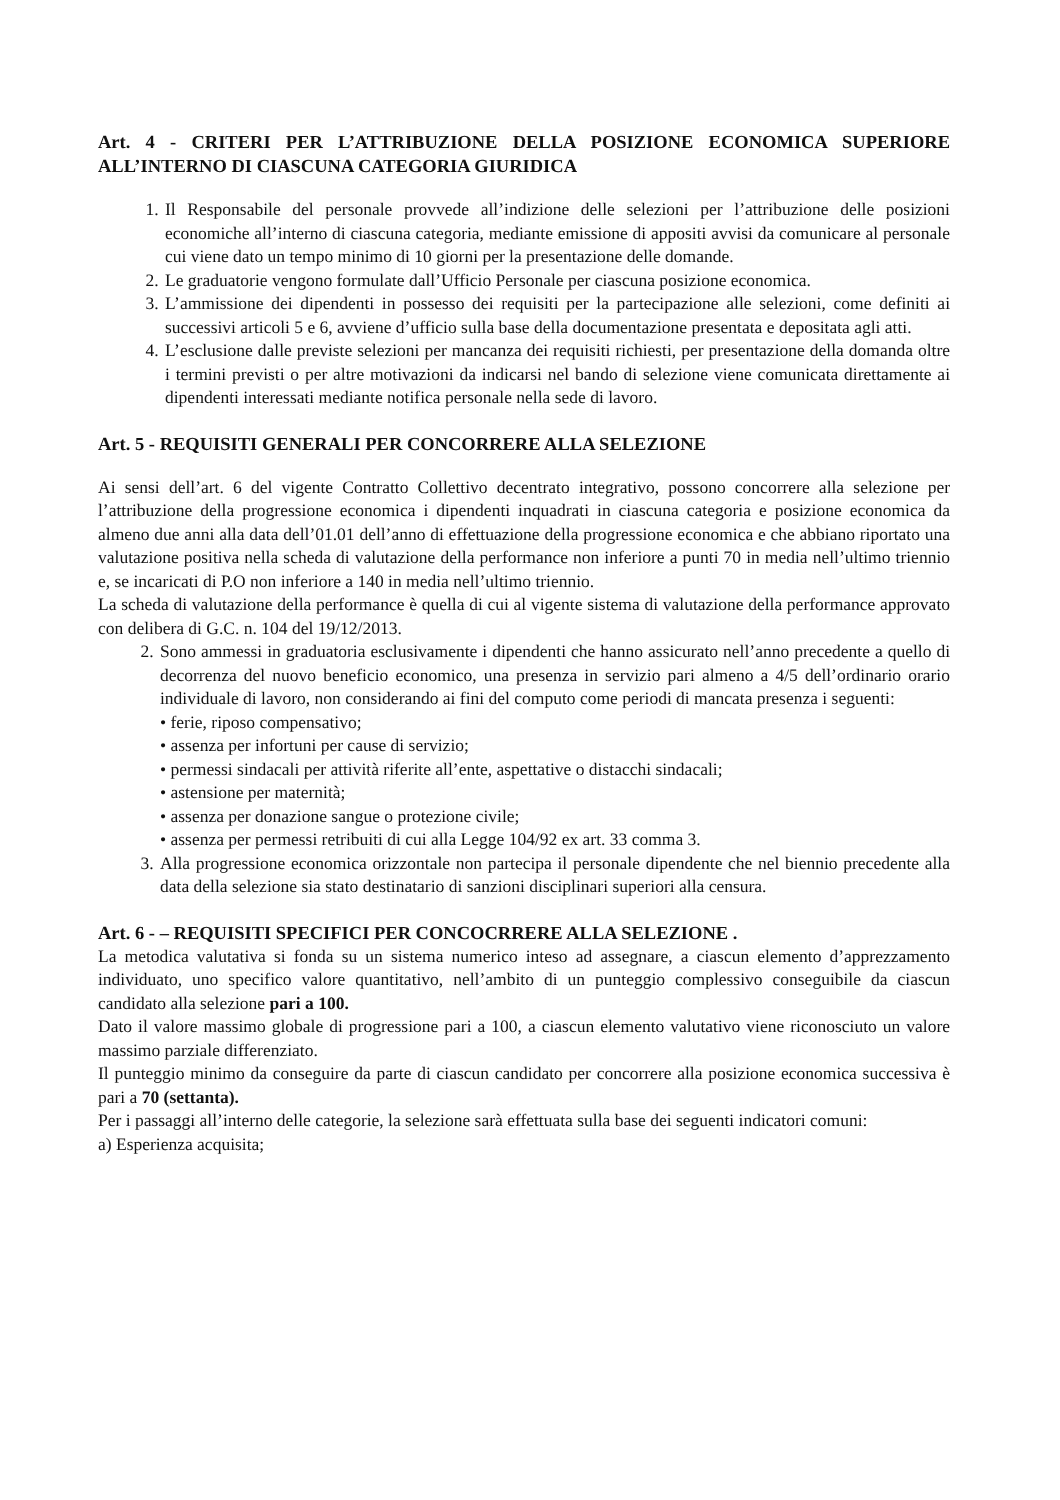Art. 4 - CRITERI PER L’ATTRIBUZIONE DELLA POSIZIONE ECONOMICA SUPERIORE ALL’INTERNO DI CIASCUNA CATEGORIA GIURIDICA
1. Il Responsabile del personale provvede all’indizione delle selezioni per l’attribuzione delle posizioni economiche all’interno di ciascuna categoria, mediante emissione di appositi avvisi da comunicare al personale cui viene dato un tempo minimo di 10 giorni per la presentazione delle domande.
2. Le graduatorie vengono formulate dall’Ufficio Personale per ciascuna posizione economica.
3. L’ammissione dei dipendenti in possesso dei requisiti per la partecipazione alle selezioni, come definiti ai successivi articoli 5 e 6, avviene d’ufficio sulla base della documentazione presentata e depositata agli atti.
4. L’esclusione dalle previste selezioni per mancanza dei requisiti richiesti, per presentazione della domanda oltre i termini previsti o per altre motivazioni da indicarsi nel bando di selezione viene comunicata direttamente ai dipendenti interessati mediante notifica personale nella sede di lavoro.
Art. 5 - REQUISITI GENERALI PER CONCORRERE ALLA SELEZIONE
Ai sensi dell’art. 6 del vigente Contratto Collettivo decentrato integrativo, possono concorrere alla selezione per l’attribuzione della progressione economica i dipendenti inquadrati in ciascuna categoria e posizione economica da almeno due anni alla data dell’01.01 dell’anno di effettuazione della progressione economica e che abbiano riportato una valutazione positiva nella scheda di valutazione della performance non inferiore a punti 70 in media nell’ultimo triennio e, se incaricati di P.O non inferiore a 140 in media nell’ultimo triennio.
La scheda di valutazione della performance è quella di cui al vigente sistema di valutazione della performance approvato con delibera di G.C. n. 104 del 19/12/2013.
2. Sono ammessi in graduatoria esclusivamente i dipendenti che hanno assicurato nell’anno precedente a quello di decorrenza del nuovo beneficio economico, una presenza in servizio pari almeno a 4/5 dell’ordinario orario individuale di lavoro, non considerando ai fini del computo come periodi di mancata presenza i seguenti:
• ferie, riposo compensativo;
• assenza per infortuni per cause di servizio;
• permessi sindacali per attività riferite all’ente, aspettative o distacchi sindacali;
• astensione per maternità;
• assenza per donazione sangue o protezione civile;
• assenza per permessi retribuiti di cui alla Legge 104/92 ex art. 33 comma 3.
3. Alla progressione economica orizzontale non partecipa il personale dipendente che nel biennio precedente alla data della selezione sia stato destinatario di sanzioni disciplinari superiori alla censura.
Art. 6 - – REQUISITI SPECIFICI PER CONCOCRRERE ALLA SELEZIONE .
La metodica valutativa si fonda su un sistema numerico inteso ad assegnare, a ciascun elemento d’apprezzamento individuato, uno specifico valore quantitativo, nell’ambito di un punteggio complessivo conseguibile da ciascun candidato alla selezione pari a 100.
Dato il valore massimo globale di progressione pari a 100, a ciascun elemento valutativo viene riconosciuto un valore massimo parziale differenziato.
Il punteggio minimo da conseguire da parte di ciascun candidato per concorrere alla posizione economica successiva è pari a 70 (settanta).
Per i passaggi all’interno delle categorie, la selezione sarà effettuata sulla base dei seguenti indicatori comuni:
a) Esperienza acquisita;